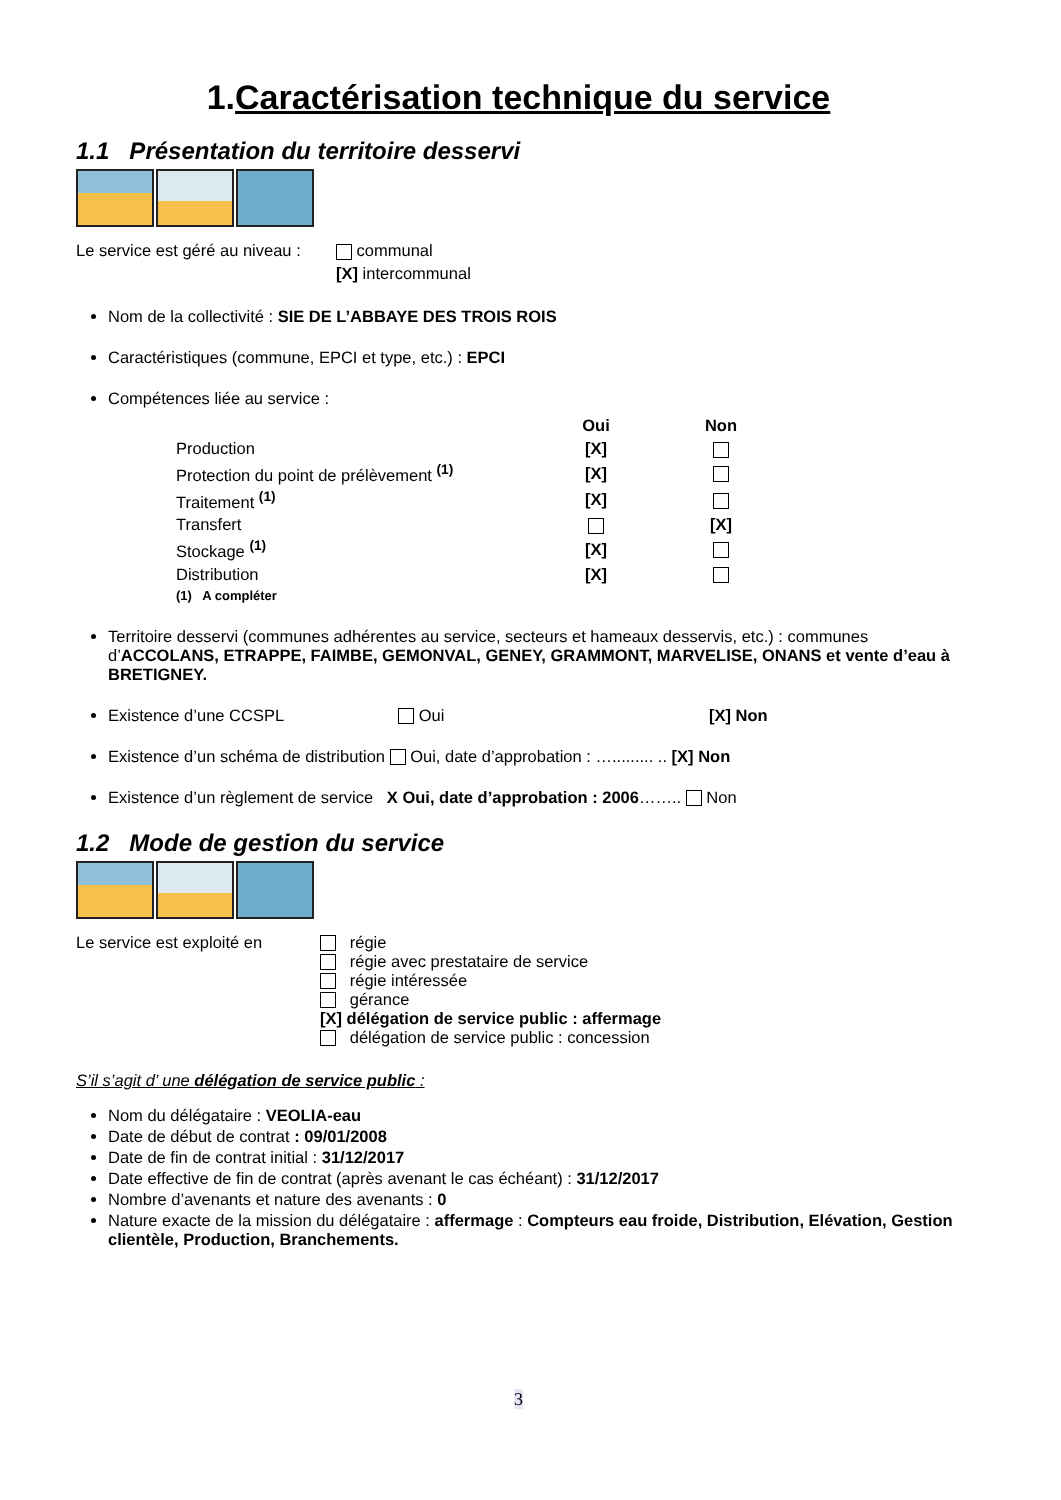1.Caractérisation technique du service
1.1 Présentation du territoire desservi
| Le service est géré au niveau : | communal |
| | [X] intercommunal |
Nom de la collectivité : SIE DE L’ABBAYE DES TROIS ROIS
Caractéristiques (commune, EPCI et type, etc.) : EPCI
Compétences liée au service :
| | Oui | Non |
| --- | --- | --- |
| Production | [X] | |
| Protection du point de prélèvement <sup>(1)</sup> | [X] | |
| Traitement <sup>(1)</sup> | [X] | |
| Transfert | | [X] |
| Stockage <sup>(1)</sup> | [X] | |
| Distribution | [X] | |
| (1) A compléter | | |
Territoire desservi (communes adhérentes au service, secteurs et hameaux desservis, etc.) : communes d’ACCOLANS, ETRAPPE, FAIMBE, GEMONVAL, GENEY, GRAMMONT, MARVELISE, ONANS et vente d’eau à BRETIGNEY.
Existence d’une CCSPL Oui [X] Non
Existence d’un schéma de distribution Oui, date d’approbation : …......... .. [X] Non
Existence d’un règlement de service X Oui, date d’approbation : 2006…….. Non
1.2 Mode de gestion du service
| Le service est exploité en | régie régie avec prestataire de service régie intéressée gérance [X] délégation de service public : affermage délégation de service public : concession |
S’il s’agit d’ une délégation de service public :
Nom du délégataire : VEOLIA-eau
Date de début de contrat : 09/01/2008
Date de fin de contrat initial : 31/12/2017
Date effective de fin de contrat (après avenant le cas échéant) : 31/12/2017
Nombre d’avenants et nature des avenants : 0
Nature exacte de la mission du délégataire : affermage : Compteurs eau froide, Distribution, Elévation, Gestion clientèle, Production, Branchements.
3